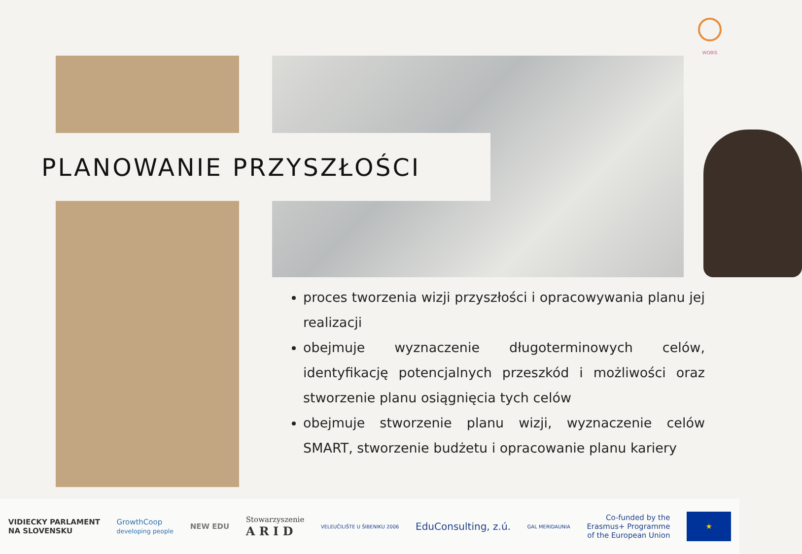WOBIS
PLANOWANIE PRZYSZŁOŚCI
proces tworzenia wizji przyszłości i opracowywania planu jej realizacji
obejmuje wyznaczenie długoterminowych celów, identyfikację potencjalnych przeszkód i możliwości oraz stworzenie planu osiągnięcia tych celów
obejmuje stworzenie planu wizji, wyznaczenie celów SMART, stworzenie budżetu i opracowanie planu kariery
VIDIECKY PARLAMENT
NA SLOVENSKU GrowthCoop
developing people NEW EDU Stowarzyszenie
A R I D VELEUČILIŠTE U ŠIBENIKU 2006 EduConsulting, z.ú. GAL MERIDAUNIA Co-funded by the
Erasmus+ Programme
of the European Union ★